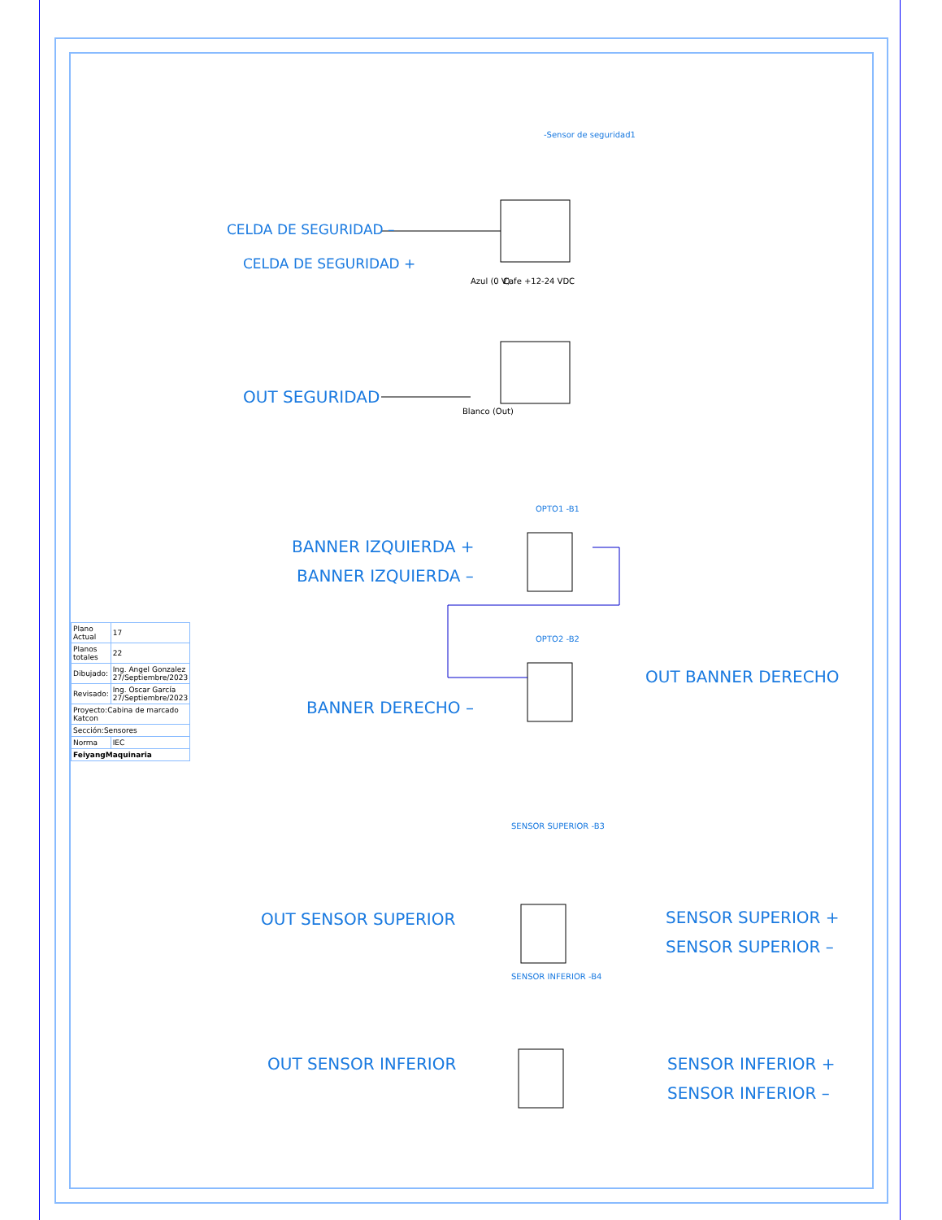CELDA DE SEGURIDAD –
CELDA DE SEGURIDAD +
OUT SEGURIDAD
Azul (0 V) Cafe +12-24 VDC
Blanco (Out)
-Sensor de seguridad1
BANNER IZQUIERDA +
BANNER IZQUIERDA –
OPTO1 -B1
OPTO2 -B2
OUT BANNER DERECHO
BANNER DERECHO –
SENSOR SUPERIOR -B3
OUT SENSOR SUPERIOR SENSOR SUPERIOR +
SENSOR SUPERIOR –
SENSOR INFERIOR -B4
OUT SENSOR INFERIOR SENSOR INFERIOR +
SENSOR INFERIOR –
| Plano Actual | 17 |
| Planos totales | 22 |
| Dibujado: | Ing. Angel Gonzalez 27/Septiembre/2023 |
| Revisado: | Ing. Oscar García 27/Septiembre/2023 |
| Proyecto:Cabina de marcado Katcon | |
| Sección:Sensores | |
| Norma | IEC |
| FeiyangMaquinaria | |